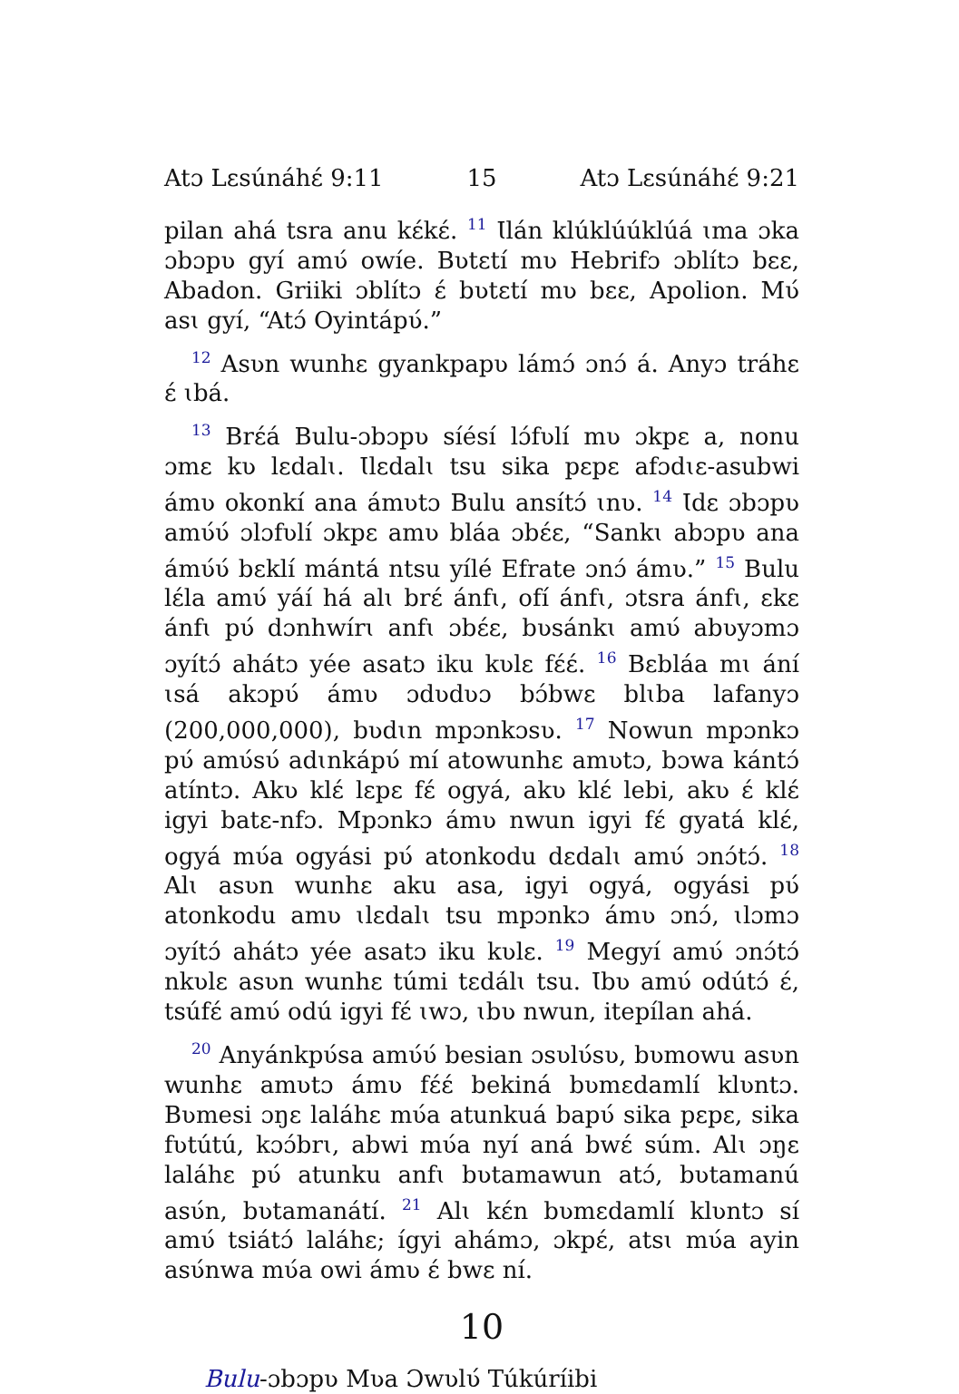Atɔ Lɛsúnáhɛ́ 9:11 15 Atɔ Lɛsúnáhɛ́ 9:21
pilan ahá tsra anu kɛ́kɛ́. <sup>11</sup> Ɩlán klúklúúklúá ɩma ɔka ɔbɔpʋ gyí amʋ́ owíe. Bʋtɛtí mʋ Hebrifɔ ɔblítɔ bɛɛ, Abadon. Griiki ɔblítɔ ɛ́ bʋtɛtí mʋ bɛɛ, Apolion. Mʋ́ asɩ gyí, “Atɔ́ Oyintápʋ́.”
<sup>12</sup> Asʋn wunhɛ gyankpapʋ lámɔ́ ɔnɔ́ á. Anyɔ tráhɛ ɛ́ ɩbá.
<sup>13</sup> Brɛ́á Bulu-ɔbɔpʋ síésí lɔ́fʋlí mʋ ɔkpɛ a, nonu ɔmɛ kʋ lɛdalɩ. Ɩlɛdalɩ tsu sika pɛpɛ afɔdɩɛ-asubwi ámʋ okonkí ana ámʋtɔ Bulu ansítɔ́ ɩnʋ. <sup>14</sup> Ɩdɛ ɔbɔpʋ amʋ́ʋ́ ɔlɔfʋlí ɔkpɛ amʋ bláa ɔbɛ́ɛ, “Sankɩ abɔpʋ ana ámʋ́ʋ́ bɛklí mántá ntsu yílé Efrate ɔnɔ́ ámʋ.” <sup>15</sup> Bulu lɛ́la amʋ́ yáí há alɩ brɛ́ ánfɩ, ofí ánfɩ, ɔtsra ánfɩ, ɛkɛ ánfɩ pʋ́ dɔnhwírɩ anfɩ ɔbɛ́ɛ, bʋsánkɩ amʋ́ abʋyɔmɔ ɔyítɔ́ ahátɔ yée asatɔ iku kʋlɛ fɛ́ɛ́. <sup>16</sup> Bɛbláa mɩ ání ɩsá akɔpʋ́ ámʋ ɔdʋdʋɔ bɔ́bwɛ blɩba lafanyɔ (200,000,000), bʋdɩn mpɔnkɔsʋ. <sup>17</sup> Nowun mpɔnkɔ pʋ́ amʋ́sʋ́ adɩnkápʋ́ mí atowunhɛ amʋtɔ, bɔwa kántɔ́ atíntɔ. Akʋ klɛ́ lɛpɛ fɛ́ ogyá, akʋ klɛ́ lebi, akʋ ɛ́ klɛ́ igyi batɛ-nfɔ. Mpɔnkɔ ámʋ nwun igyi fɛ́ gyatá klɛ́, ogyá mʋ́a ogyási pʋ́ atonkodu dɛdalɩ amʋ́ ɔnɔ́tɔ́. <sup>18</sup> Alɩ asʋn wunhɛ aku asa, igyi ogyá, ogyási pʋ́ atonkodu amʋ ɩlɛdalɩ tsu mpɔnkɔ ámʋ ɔnɔ́, ɩlɔmɔ ɔyítɔ́ ahátɔ yée asatɔ iku kʋlɛ. <sup>19</sup> Megyí amʋ́ ɔnɔ́tɔ́ nkʋlɛ asʋn wunhɛ túmi tɛdálɩ tsu. Ɩbʋ amʋ́ odútɔ́ ɛ́, tsúfɛ́ amʋ́ odú igyi fɛ́ ɩwɔ, ɩbʋ nwun, itepílan ahá.
<sup>20</sup> Anyánkpʋ́sa amʋ́ʋ́ besian ɔsʋlʋ́sʋ, bʋmowu asʋn wunhɛ amʋtɔ ámʋ fɛ́ɛ́ bekiná bʋmɛdamlí klʋntɔ. Bʋmesi ɔŋɛ laláhɛ mʋ́a atunkuá bapʋ́ sika pɛpɛ, sika fʋtútú, kɔɔ́brɩ, abwi mʋ́a nyí aná bwɛ́ súm. Alɩ ɔŋɛ laláhɛ pʋ́ atunku anfɩ bʋtamawun atɔ́, bʋtamanú asʋ́n, bʋtamanátí. <sup>21</sup> Alɩ kɛ́n bʋmɛdamlí klʋntɔ sí amʋ́ tsiátɔ́ laláhɛ; ígyi ahámɔ, ɔkpɛ́, atsɩ mʋ́a ayin asʋ́nwa mʋ́a owi ámʋ ɛ́ bwɛ ní.
10
Bulu-ɔbɔpʋ Mʋa Ɔwʋlʋ́ Túkúríibi